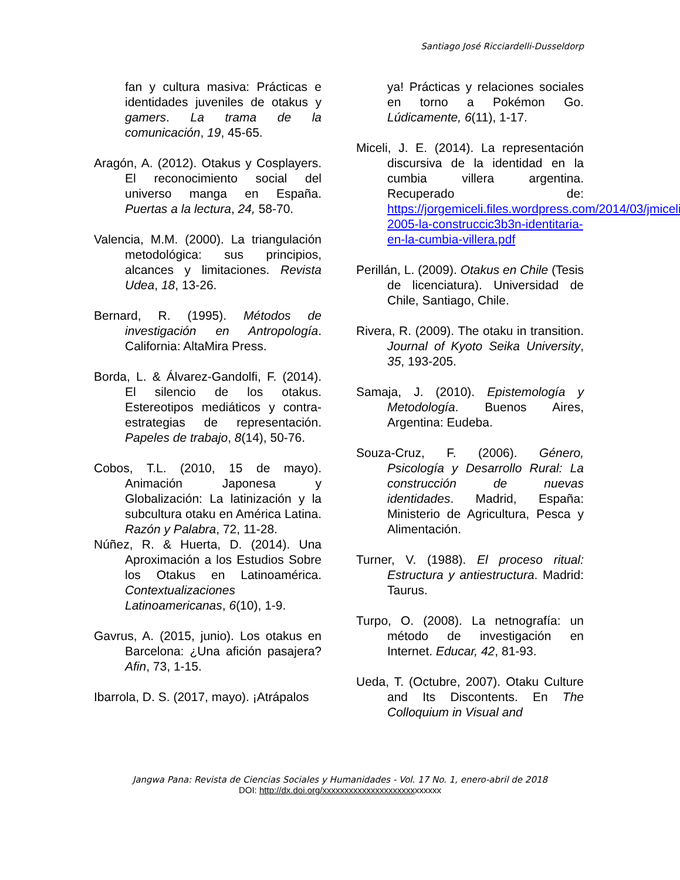Santiago José Ricciardelli-Dusseldorp
fan y cultura masiva: Prácticas e identidades juveniles de otakus y gamers. La trama de la comunicación, 19, 45-65.
Aragón, A. (2012). Otakus y Cosplayers. El reconocimiento social del universo manga en España. Puertas a la lectura, 24, 58-70.
Valencia, M.M. (2000). La triangulación metodológica: sus principios, alcances y limitaciones. Revista Udea, 18, 13-26.
Bernard, R. (1995). Métodos de investigación en Antropología. California: AltaMira Press.
Borda, L. & Álvarez-Gandolfi, F. (2014). El silencio de los otakus. Estereotipos mediáticos y contra-estrategias de representación. Papeles de trabajo, 8(14), 50-76.
Cobos, T.L. (2010, 15 de mayo). Animación Japonesa y Globalización: La latinización y la subcultura otaku en América Latina. Razón y Palabra, 72, 11-28.
Núñez, R. & Huerta, D. (2014). Una Aproximación a los Estudios Sobre los Otakus en Latinoamérica. Contextualizaciones Latinoamericanas, 6(10), 1-9.
Gavrus, A. (2015, junio). Los otakus en Barcelona: ¿Una afición pasajera? Afin, 73, 1-15.
Ibarrola, D. S. (2017, mayo). ¡Atrápalos
ya! Prácticas y relaciones sociales en torno a Pokémon Go. Lúdicamente, 6(11), 1-17.
Miceli, J. E. (2014). La representación discursiva de la identidad en la cumbia villera argentina. Recuperado de: https://jorgemiceli.files.wordpress.com/2014/03/jmiceli-2005-la-construccic3b3n-identitaria-en-la-cumbia-villera.pdf
Perillán, L. (2009). Otakus en Chile (Tesis de licenciatura). Universidad de Chile, Santiago, Chile.
Rivera, R. (2009). The otaku in transition. Journal of Kyoto Seika University, 35, 193-205.
Samaja, J. (2010). Epistemología y Metodología. Buenos Aires, Argentina: Eudeba.
Souza-Cruz, F. (2006). Género, Psicología y Desarrollo Rural: La construcción de nuevas identidades. Madrid, España: Ministerio de Agricultura, Pesca y Alimentación.
Turner, V. (1988). El proceso ritual: Estructura y antiestructura. Madrid: Taurus.
Turpo, O. (2008). La netnografía: un método de investigación en Internet. Educar, 42, 81-93.
Ueda, T. (Octubre, 2007). Otaku Culture and Its Discontents. En The Colloquium in Visual and
Jangwa Pana: Revista de Ciencias Sociales y Humanidades - Vol. 17 No. 1, enero-abril de 2018
DOI: http://dx.doi.org/xxxxxxxxxxxxxxxxxxxxxxxxxxx